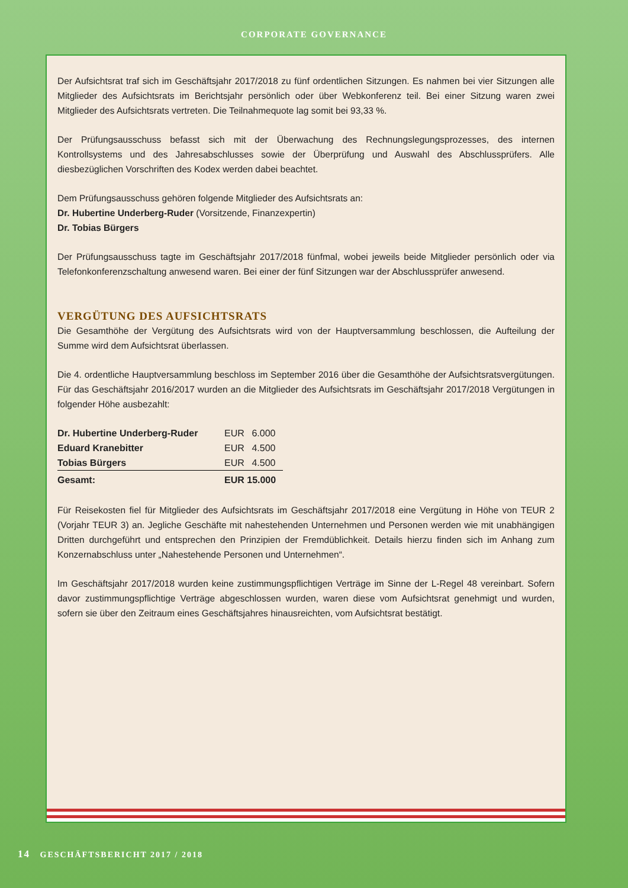CORPORATE GOVERNANCE
Der Aufsichtsrat traf sich im Geschäftsjahr 2017/2018 zu fünf ordentlichen Sitzungen. Es nahmen bei vier Sitzungen alle Mitglieder des Aufsichtsrats im Berichtsjahr persönlich oder über Webkonferenz teil. Bei einer Sitzung waren zwei Mitglieder des Aufsichtsrats vertreten. Die Teilnahmequote lag somit bei 93,33 %.
Der Prüfungsausschuss befasst sich mit der Überwachung des Rechnungslegungsprozesses, des internen Kontrollsystems und des Jahresabschlusses sowie der Überprüfung und Auswahl des Abschlussprüfers. Alle diesbezüglichen Vorschriften des Kodex werden dabei beachtet.
Dem Prüfungsausschuss gehören folgende Mitglieder des Aufsichtsrats an:
Dr. Hubertine Underberg-Ruder (Vorsitzende, Finanzexpertin)
Dr. Tobias Bürgers
Der Prüfungsausschuss tagte im Geschäftsjahr 2017/2018 fünfmal, wobei jeweils beide Mitglieder persönlich oder via Telefonkonferenzschaltung anwesend waren. Bei einer der fünf Sitzungen war der Abschlussprüfer anwesend.
VERGÜTUNG DES AUFSICHTSRATS
Die Gesamthöhe der Vergütung des Aufsichtsrats wird von der Hauptversammlung beschlossen, die Aufteilung der Summe wird dem Aufsichtsrat überlassen.
Die 4. ordentliche Hauptversammlung beschloss im September 2016 über die Gesamthöhe der Aufsichtsratsvergütungen. Für das Geschäftsjahr 2016/2017 wurden an die Mitglieder des Aufsichtsrats im Geschäftsjahr 2017/2018 Vergütungen in folgender Höhe ausbezahlt:
| Dr. Hubertine Underberg-Ruder | EUR | 6.000 |
| Eduard Kranebitter | EUR | 4.500 |
| Tobias Bürgers | EUR | 4.500 |
| Gesamt: | EUR 15.000 | |
Für Reisekosten fiel für Mitglieder des Aufsichtsrats im Geschäftsjahr 2017/2018 eine Vergütung in Höhe von TEUR 2 (Vorjahr TEUR 3) an. Jegliche Geschäfte mit nahestehenden Unternehmen und Personen werden wie mit unabhängigen Dritten durchgeführt und entsprechen den Prinzipien der Fremdüblichkeit. Details hierzu finden sich im Anhang zum Konzernabschluss unter „Nahestehende Personen und Unternehmen“.
Im Geschäftsjahr 2017/2018 wurden keine zustimmungspflichtigen Verträge im Sinne der L-Regel 48 vereinbart. Sofern davor zustimmungspflichtige Verträge abgeschlossen wurden, waren diese vom Aufsichtsrat genehmigt und wurden, sofern sie über den Zeitraum eines Geschäftsjahres hinausreichten, vom Aufsichtsrat bestätigt.
14 GESCHÄFTSBERICHT 2017 / 2018